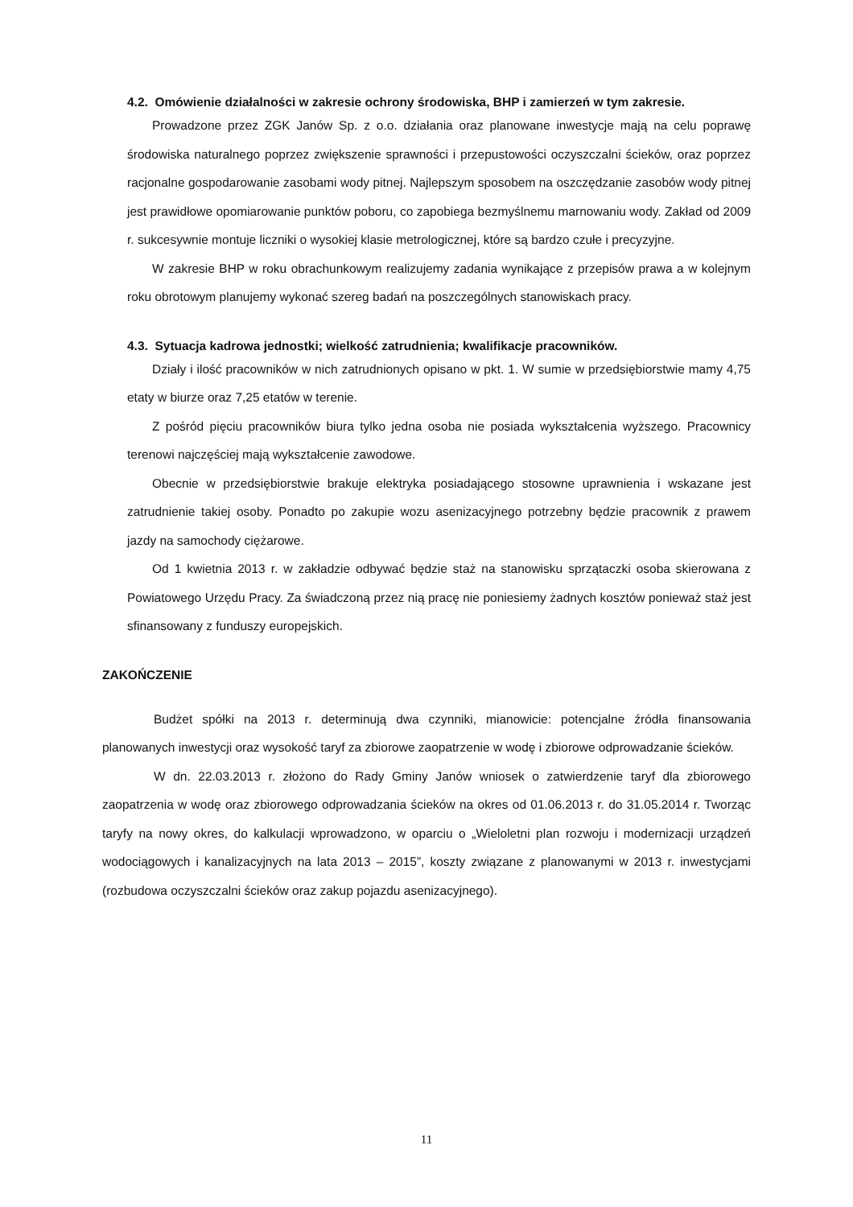4.2. Omówienie działalności w zakresie ochrony środowiska, BHP i zamierzeń w tym zakresie.
Prowadzone przez ZGK Janów Sp. z o.o. działania oraz planowane inwestycje mają na celu poprawę środowiska naturalnego poprzez zwiększenie sprawności i przepustowości oczyszczalni ścieków, oraz poprzez racjonalne gospodarowanie zasobami wody pitnej. Najlepszym sposobem na oszczędzanie zasobów wody pitnej jest prawidłowe opomiarowanie punktów poboru, co zapobiega bezmyślnemu marnowaniu wody. Zakład od 2009 r. sukcesywnie montuje liczniki o wysokiej klasie metrologicznej, które są bardzo czułe i precyzyjne.
W zakresie BHP w roku obrachunkowym realizujemy zadania wynikające z przepisów prawa a w kolejnym roku obrotowym planujemy wykonać szereg badań na poszczególnych stanowiskach pracy.
4.3. Sytuacja kadrowa jednostki; wielkość zatrudnienia; kwalifikacje pracowników.
Działy i ilość pracowników w nich zatrudnionych opisano w pkt. 1. W sumie w przedsiębiorstwie mamy 4,75 etaty w biurze oraz 7,25 etatów w terenie.
Z pośród pięciu pracowników biura tylko jedna osoba nie posiada wykształcenia wyższego. Pracownicy terenowi najczęściej mają wykształcenie zawodowe.
Obecnie w przedsiębiorstwie brakuje elektryka posiadającego stosowne uprawnienia i wskazane jest zatrudnienie takiej osoby. Ponadto po zakupie wozu asenizacyjnego potrzebny będzie pracownik z prawem jazdy na samochody ciężarowe.
Od 1 kwietnia 2013 r. w zakładzie odbywać będzie staż na stanowisku sprzątaczki osoba skierowana z Powiatowego Urzędu Pracy. Za świadczoną przez nią pracę nie poniesiemy żadnych kosztów ponieważ staż jest sfinansowany z funduszy europejskich.
ZAKOŃCZENIE
Budżet spółki na 2013 r. determinują dwa czynniki, mianowicie: potencjalne źródła finansowania planowanych inwestycji oraz wysokość taryf za zbiorowe zaopatrzenie w wodę i zbiorowe odprowadzanie ścieków.
W dn. 22.03.2013 r. złożono do Rady Gminy Janów wniosek o zatwierdzenie taryf dla zbiorowego zaopatrzenia w wodę oraz zbiorowego odprowadzania ścieków na okres od 01.06.2013 r. do 31.05.2014 r. Tworząc taryfy na nowy okres, do kalkulacji wprowadzono, w oparciu o „Wieloletni plan rozwoju i modernizacji urządzeń wodociągowych i kanalizacyjnych na lata 2013 – 2015”, koszty związane z planowanymi w 2013 r. inwestycjami (rozbudowa oczyszczalni ścieków oraz zakup pojazdu asenizacyjnego).
11